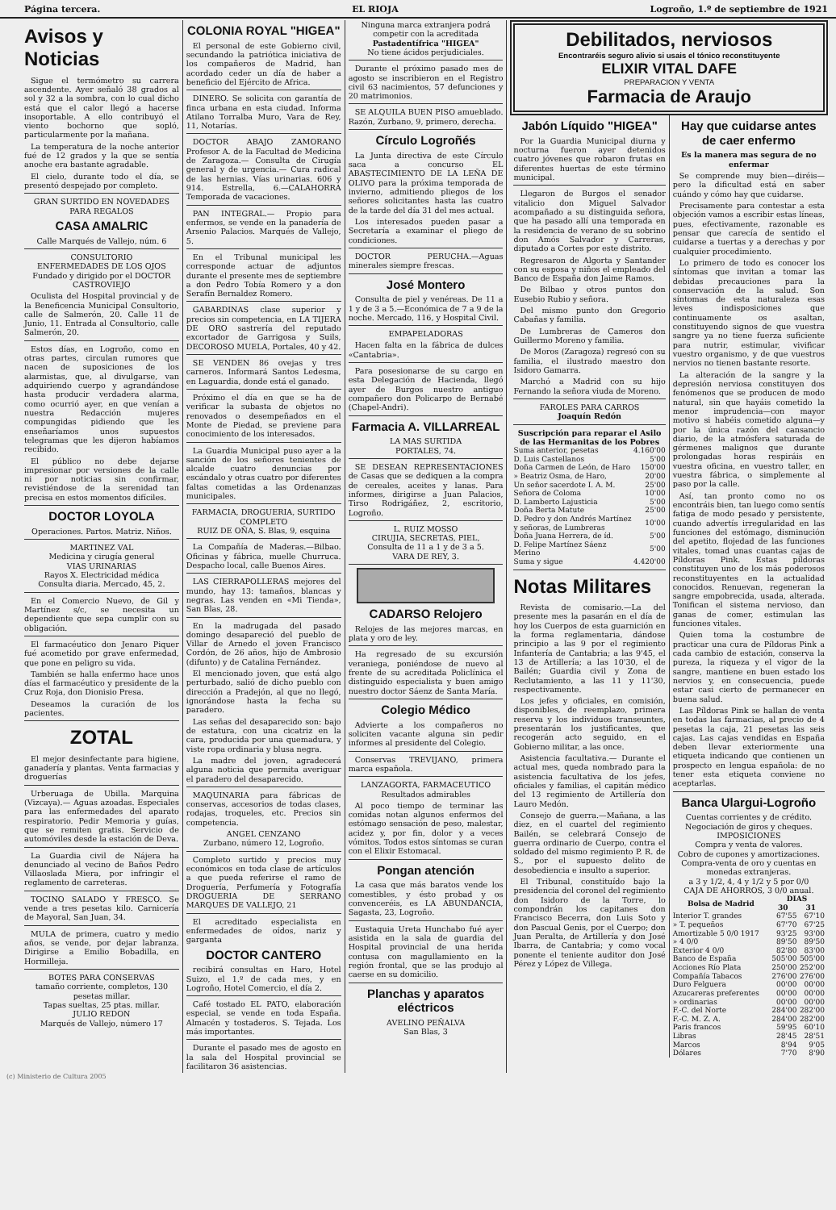Página tercera. EL RIOJA Logroño, 1.º de septiembre de 1921
Avisos y Noticias
Sigue el termómetro su carrera ascendente. Ayer señaló 38 grados al sol y 32 a la sombra, con lo cual dicho está que el calor llegó a hacerse insoportable. A ello contribuyó el viento bochorno que sopló, particularmente por la mañana.
La temperatura de la noche anterior fué de 12 grados y la que se sentía anoche era bastante agradable.
El cielo, durante todo el día, se presentó despejado por completo.
GRAN SURTIDO EN NOVEDADES PARA REGALOS
CASA AMALRIC
Calle Marqués de Vallejo, núm. 6
CONSULTORIO
ENFERMEDADES DE LOS OJOS
Fundado y dirigido por el DOCTOR CASTROVIEJO
Oculista del Hospital provincial y de la Beneficencia Municipal Consultorio, calle de Salmerón, 20. Calle 11 de Junio, 11. Entrada al Consultorio, calle Salmerón, 20.
Estos días, en Logroño, como en otras partes, circulan rumores que nacen de suposiciones de los alarmistas, que, al divulgarse, van adquiriendo cuerpo y agrandándose hasta producir verdadera alarma, como ocurrió ayer, en que venían a nuestra Redacción mujeres compungidas pidiendo que les enseñaríamos unos supuestos telegramas que les dijeron habíamos recibido.
El público no debe dejarse impresionar por versiones de la calle ni por noticias sin confirmar, revistiéndose de la serenidad tan precisa en estos momentos difíciles.
DOCTOR LOYOLA
Operaciones. Partos. Matriz. Niños.
MARTINEZ VAL
Medicina y cirugía general
VIAS URINARIAS
Rayos X. Electricidad médica
Consulta diaria. Mercado, 45, 2.
En el Comercio Nuevo, de Gil y Martínez s/c, se necesita un dependiente que sepa cumplir con su obligación.
El farmacéutico don Jenaro Piquer fué acometido por grave enfermedad, que pone en peligro su vida.
También se halla enfermo hace unos días el farmacéutico y presidente de la Cruz Roja, don Dionisio Presa.
Deseamos la curación de los pacientes.
ZOTAL
El mejor desinfectante para higiene, ganadería y plantas. Venta farmacias y droguerías
Urberuaga de Ubilla. Marquina (Vizcaya).— Aguas azoadas. Especiales para las enfermedades del aparato respiratorio. Pedir Memoria y guías, que se remiten gratis. Servicio de automóviles desde la estación de Deva.
La Guardia civil de Nájera ha denunciado al vecino de Baños Pedro Villaoslada Miera, por infringir el reglamento de carreteras.
TOCINO SALADO Y FRESCO. Se vende a tres pesetas kilo. Carnicería de Mayoral, San Juan, 34.
MULA de primera, cuatro y medio años, se vende, por dejar labranza. Dirigirse a Emilio Bobadilla, en Hormilleja.
BOTES PARA CONSERVAS
tamaño corriente, completos, 130 pesetas millar.
Tapas sueltas, 25 ptas. millar.
JULIO REDON
Marqués de Vallejo, número 17
COLONIA ROYAL "HIGEA"
El personal de este Gobierno civil, secundando la patriótica iniciativa de los compañeros de Madrid, han acordado ceder un día de haber a beneficio del Ejército de Africa.
DINERO. Se solicita con garantía de finca urbana en esta ciudad. Informa Atilano Torralba Muro, Vara de Rey, 11, Notarías.
DOCTOR ABAJO ZAMORANO Profesor A. de la Facultad de Medicina de Zaragoza.— Consulta de Cirugía general y de urgencia.— Cura radical de las hernias. Vías urinarias. 606 y 914. Estrella, 6.—CALAHORRA Temporada de vacaciones.
PAN INTEGRAL.— Propio para enfermos, se vende en la panadería de Arsenio Palacios. Marqués de Vallejo, 5.
En el Tribunal municipal les corresponde actuar de adjuntos durante el presente mes de septiembre a don Pedro Tobía Romero y a don Serafín Bernaldez Romero.
GABARDINAS clase superior y precios sin competencia, en LA TIJERA DE ORO sastrería del reputado excortador de Garrigosa y Suils, DECOROSO MUELA, Portales, 40 y 42.
SE VENDEN 86 ovejas y tres carneros. Informará Santos Ledesma, en Laguardia, donde está el ganado.
Próximo el día en que se ha de verificar la subasta de objetos no renovados o desempeñados en el Monte de Piedad, se previene para conocimiento de los interesados.
La Guardia Municipal puso ayer a la sanción de los señores tenientes de alcalde cuatro denuncias por escándalo y otras cuatro por diferentes faltas cometidas a las Ordenanzas municipales.
FARMACIA, DROGUERIA, SURTIDO COMPLETO
RUIZ DE OÑA, S. Blas, 9, esquina
La Compañía de Maderas.—Bilbao. Oficinas y fábrica, muelle Churruca. Despacho local, calle Buenos Aires.
LAS CIERRAPOLLERAS mejores del mundo, hay 13: tamaños, blancas y negras. Las venden en «Mi Tienda», San Blas, 28.
En la madrugada del pasado domingo desapareció del pueblo de Villar de Arnedo el joven Francisco Cordón, de 26 años, hijo de Ambrosio (difunto) y de Catalina Fernández.
El mencionado joven, que está algo perturbado, salió de dicho pueblo con dirección a Pradejón, al que no llegó, ignorándose hasta la fecha su paradero.
Las señas del desaparecido son: bajo de estatura, con una cicatriz en la cara, producida por una quemadura, y viste ropa ordinaria y blusa negra.
La madre del joven, agradecerá alguna noticia que permita averiguar el paradero del desaparecido.
MAQUINARIA para fábricas de conservas, accesorios de todas clases, rodajas, troqueles, etc. Precios sin competencia.
ANGEL CENZANO
Zurbano, número 12, Logroño.
Completo surtido y precios muy económicos en toda clase de artículos a que pueda referirse el ramo de Droguería, Perfumería y Fotografía DROGUERIA DE SERRANO MARQUES DE VALLEJO, 21
El acreditado especialista en enfermedades de oídos, nariz y garganta
DOCTOR CANTERO
recibirá consultas en Haro, Hotel Suizo, el 1.º de cada mes, y en Logroño, Hotel Comercio, el día 2.
Café tostado EL PATO, elaboración especial, se vende en toda España. Almacén y tostaderos. S. Tejada. Los más importantes.
Durante el pasado mes de agosto en la sala del Hospital provincial se facilitaron 36 asistencias.
Ninguna marca extranjera podrá competir con la acreditada
Pastadentífrica "HIGEA"
No tiene ácidos perjudiciales.
Durante el próximo pasado mes de agosto se inscribieron en el Registro civil 63 nacimientos, 57 defunciones y 20 matrimonios.
SE ALQUILA BUEN PISO amueblado. Razón, Zurbano, 9, primero, derecha.
Círculo Logroñés
La Junta directiva de este Círculo saca a concurso EL ABASTECIMIENTO DE LA LEÑA DE OLIVO para la próxima temporada de invierno, admitiendo pliegos de los señores solicitantes hasta las cuatro de la tarde del día 31 del mes actual.
Los interesados pueden pasar a Secretaría a examinar el pliego de condiciones.
DOCTOR PERUCHA.—Aguas minerales siempre frescas.
José Montero
Consulta de piel y venéreas. De 11 a 1 y de 3 a 5.—Económica de 7 a 9 de la noche. Mercado, 116, y Hospital Civil.
EMPAPELADORAS
Hacen falta en la fábrica de dulces «Cantabria».
Para posesionarse de su cargo en esta Delegación de Hacienda, llegó ayer de Burgos nuestro antiguo compañero don Policarpo de Bernabé (Chapel-Andri).
Farmacia A. VILLARREAL
LA MAS SURTIDA
PORTALES, 74.
SE DESEAN REPRESENTACIONES de Casas que se dediquen a la compra de cereales, aceites y lanas. Para informes, dirigirse a Juan Palacios, Tirso Rodrigáñez, 2, escritorio, Logroño.
L. RUIZ MOSSO
CIRUJIA, SECRETAS, PIEL,
Consulta de 11 a 1 y de 3 a 5.
VARA DE REY, 3.
CADARSO Relojero
Relojes de las mejores marcas, en plata y oro de ley.
Ha regresado de su excursión veraniega, poniéndose de nuevo al frente de su acreditada Policlínica el distinguido especialista y buen amigo nuestro doctor Sáenz de Santa María.
Colegio Médico
Advierte a los compañeros no soliciten vacante alguna sin pedir informes al presidente del Colegio.
Conservas TREVIJANO, primera marca española.
LANZAGORTA, FARMACEUTICO
Resultados admirables
Al poco tiempo de terminar las comidas notan algunos enfermos del estómago sensación de peso, malestar, acidez y, por fin, dolor y a veces vómitos. Todos estos síntomas se curan con el Elixir Estomacal.
Pongan atención
La casa que más baratos vende los comestibles, y ésto probad y os convenceréis, es LA ABUNDANCIA, Sagasta, 23, Logroño.
Eustaquia Ureta Hunchabo fué ayer asistida en la sala de guardia del Hospital provincial de una herida contusa con magullamiento en la región frontal, que se las produjo al caerse en su domicilio.
Planchas y aparatos eléctricos
AVELINO PEÑALVA
San Blas, 3
Debilitados, nerviosos
Encontraréis seguro alivio si usais el tónico reconstituyente
ELIXIR VITAL DAFE
PREPARACION Y VENTA
Farmacia de Araujo
Jabón Líquido "HIGEA"
Por la Guardia Municipal diurna y nocturna fueron ayer detenidos cuatro jóvenes que robaron frutas en diferentes huertas de este término municipal.
Llegaron de Burgos el senador vitalicio don Miguel Salvador acompañado a su distinguida señora, que ha pasado allí una temporada en la residencia de verano de su sobrino don Amós Salvador y Carreras, diputado a Cortes por este distrito.
Regresaron de Algorta y Santander con su esposa y niños el empleado del Banco de España don Jaime Ramos.
De Bilbao y otros puntos don Eusebio Rubio y señora.
Del mismo punto don Gregorio Cabañas y familia.
De Lumbreras de Cameros don Guillermo Moreno y familia.
De Moros (Zaragoza) regresó con su familia, el ilustrado maestro don Isidoro Gamarra.
Marchó a Madrid con su hijo Fernando la señora viuda de Moreno.
FAROLES PARA CARROS
Joaquín Redón
Suscripción para reparar el Asilo de las Hermanitas de los Pobres
| Suma anterior, pesetas | 4.160'00 |
| D. Luis Castellanos | 5'00 |
| Doña Carmen de León, de Haro | 150'00 |
| » Beatriz Osma, de Haro, | 20'00 |
| Un señor sacerdote I. A. M. | 25'00 |
| Señora de Coloma | 10'00 |
| D. Lamberto Lajusticia | 5'00 |
| Doña Berta Matute | 25'00 |
| D. Pedro y don Andrés Martínez y señoras, de Lumbreras | 10'00 |
| Doña Juana Herrera, de íd. | 5'00 |
| D. Felipe Martínez Sáenz Merino | 5'00 |
| Suma y sigue | 4.420'00 |
Notas Militares
Revista de comisario.—La del presente mes la pasarán en el día de hoy los Cuerpos de esta guarnición en la forma reglamentaria, dándose principio a las 9 por el regimiento Infantería de Cantabria; a las 9'45, el 13 de Artillería; a las 10'30, el de Bailén; Guardia civil y Zona de Reclutamiento, a las 11 y 11'30, respectivamente.
Los jefes y oficiales, en comisión, disponibles, de reemplazo, primera reserva y los individuos transeuntes, presentarán los justificantes, que recogerán acto seguido, en el Gobierno militar, a las once.
Asistencia facultativa.— Durante el actual mes, queda nombrado para la asistencia facultativa de los jefes, oficiales y familias, el capitán médico del 13 regimiento de Artillería don Lauro Medón.
Consejo de guerra.—Mañana, a las diez, en el cuartel del regimiento Bailén, se celebrará Consejo de guerra ordinario de Cuerpo, contra el soldado del mismo regimiento P. R. de S., por el supuesto delito de desobediencia e insulto a superior.
El Tribunal, constituído bajo la presidencia del coronel del regimiento don Isidoro de la Torre, lo compondrán los capitanes don Francisco Becerra, don Luis Soto y don Pascual Genis, por el Cuerpo; don Juan Peralta, de Artillería y don José Ibarra, de Cantabria; y como vocal ponente el teniente auditor don José Pérez y López de Villega.
Hay que cuidarse antes de caer enfermo
Es la manera mas segura de no enfermar
Se comprende muy bien—diréis—pero la dificultad está en saber cuándo y cómo hay que cuidarse.
Precisamente para contestar a esta objeción vamos a escribir estas líneas, pues, efectivamente, razonable es pensar que carecía de sentido el cuidarse a tuertas y a derechas y por cualquier procedimiento.
Lo primero de todo es conocer los síntomas que invitan a tomar las debidas precauciones para la conservación de la salud. Son síntomas de esta naturaleza esas leves indisposiciones que continuamente os asaltan, constituyendo signos de que vuestra sangre ya no tiene fuerza suficiente para nutrir, estimular, vivificar vuestro organismo, y de que vuestros nervios no tienen bastante resorte.
La alteración de la sangre y la depresión nerviosa constituyen dos fenómenos que se producen de modo natural, sin que hayáis cometido la menor imprudencia—con mayor motivo si habéis cometido alguna—y por la única razón del cansancio diario, de la atmósfera saturada de gérmenes malignos que durante prolongadas horas respiráis en vuestra oficina, en vuestro taller, en vuestra fábrica, o simplemente al paso por la calle.
Así, tan pronto como no os encontráis bien, tan luego como sentís fatiga de modo pesado y persistente, cuando advertís irregularidad en las funciones del estómago, disminución del apetito, flojedad de las funciones vitales, tomad unas cuantas cajas de Píldoras Pink. Estas píldoras constituyen uno de los más poderosos reconstituyentes en la actualidad conocidos. Renuevan, regeneran la sangre empobrecida, usada, alterada. Tonifican el sistema nervioso, dan ganas de comer, estimulan las funciones vitales.
Quien toma la costumbre de practicar una cura de Píldoras Pink a cada cambio de estación, conserva la pureza, la riqueza y el vigor de la sangre, mantiene en buen estado los nervios y, en consecuencia, puede estar casi cierto de permanecer en buena salud.
Las Píldoras Pink se hallan de venta en todas las farmacias, al precio de 4 pesetas la caja, 21 pesetas las seis cajas. Las cajas vendidas en España deben llevar exteriormente una etiqueta indicando que contienen un prospecto en lengua española: de no tener esta etiqueta conviene no aceptarlas.
Banca Ulargui-Logroño
Cuentas corrientes y de crédito.
Negociación de giros y cheques.
IMPOSICIONES
Compra y venta de valores.
Cobro de cupones y amortizaciones.
Compra-venta de oro y cuentas en monedas extranjeras.
a 3 y 1/2, 4, 4 y 1/2 y 5 por 0/0
CAJA DE AHORROS, 3 0/0 anual.
| Bolsa de Madrid | DIAS | |
| --- | --- | --- |
| | 30 | 31 |
| Interior T. grandes | 67'55 | 67'10 |
| » T. pequeños | 67'70 | 67'25 |
| Amortizable 5 0/0 1917 | 93'25 | 93'00 |
| » 4 0/0 | 89'50 | 89'50 |
| Exterior 4 0/0 | 82'80 | 83'00 |
| Banco de España | 505'00 | 505'00 |
| Acciones Río Plata | 250'00 | 252'00 |
| Compañía Tabacos | 276'00 | 276'00 |
| Duro Felguera | 00'00 | 00'00 |
| Azucareras preferentes | 00'00 | 00'00 |
| » ordinarias | 00'00 | 00'00 |
| F.-C. del Norte | 284'00 | 282'00 |
| F.-C. M. Z. A. | 284'00 | 282'00 |
| Paris francos | 59'95 | 60'10 |
| Libras | 28'45 | 28'51 |
| Marcos | 8'94 | 9'05 |
| Dólares | 7'70 | 8'90 |
(c) Ministerio de Cultura 2005